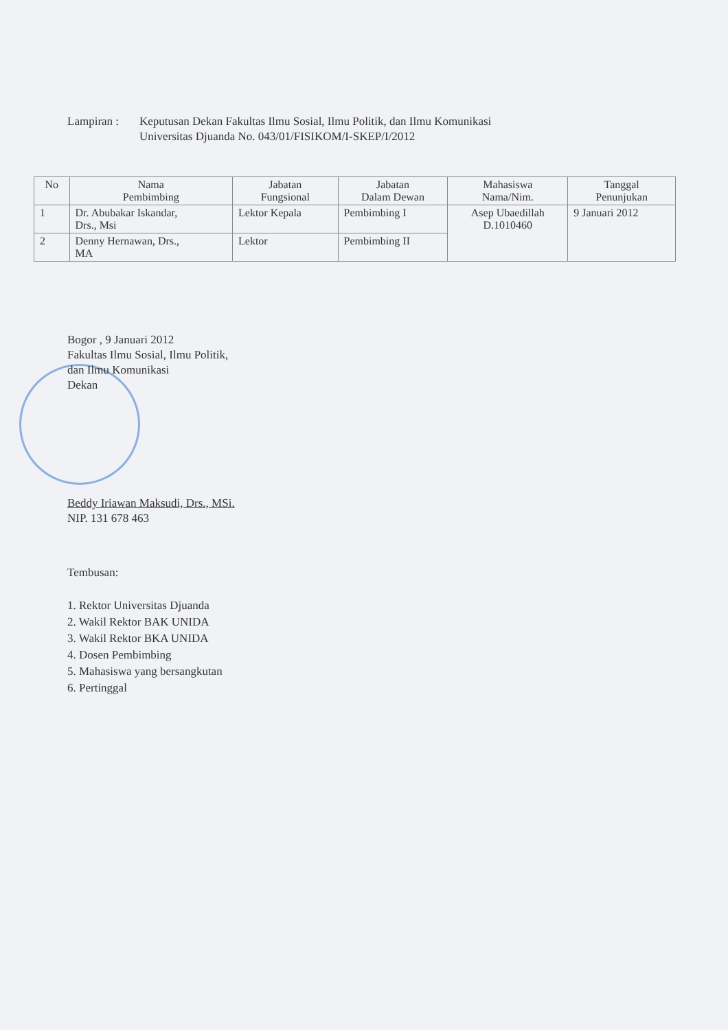Lampiran : Keputusan Dekan Fakultas Ilmu Sosial, Ilmu Politik, dan Ilmu Komunikasi
Universitas Djuanda No. 043/01/FISIKOM/I-SKEP/I/2012
| No | Nama Pembimbing | Jabatan Fungsional | Jabatan Dalam Dewan | Mahasiswa Nama/Nim. | Tanggal Penunjukan |
| --- | --- | --- | --- | --- | --- |
| 1 | Dr. Abubakar Iskandar, Drs., Msi | Lektor Kepala | Pembimbing I | Asep Ubaedillah D.1010460 | 9 Januari 2012 |
| 2 | Denny Hernawan, Drs., MA | Lektor | Pembimbing II | | |
Bogor , 9 Januari 2012
Fakultas Ilmu Sosial, Ilmu Politik,
dan Ilmu Komunikasi
Dekan
Beddy Iriawan Maksudi, Drs., MSi.
NIP. 131 678 463
Tembusan:
1. Rektor Universitas Djuanda
2. Wakil Rektor BAK UNIDA
3. Wakil Rektor BKA UNIDA
4. Dosen Pembimbing
5. Mahasiswa yang bersangkutan
6. Pertinggal